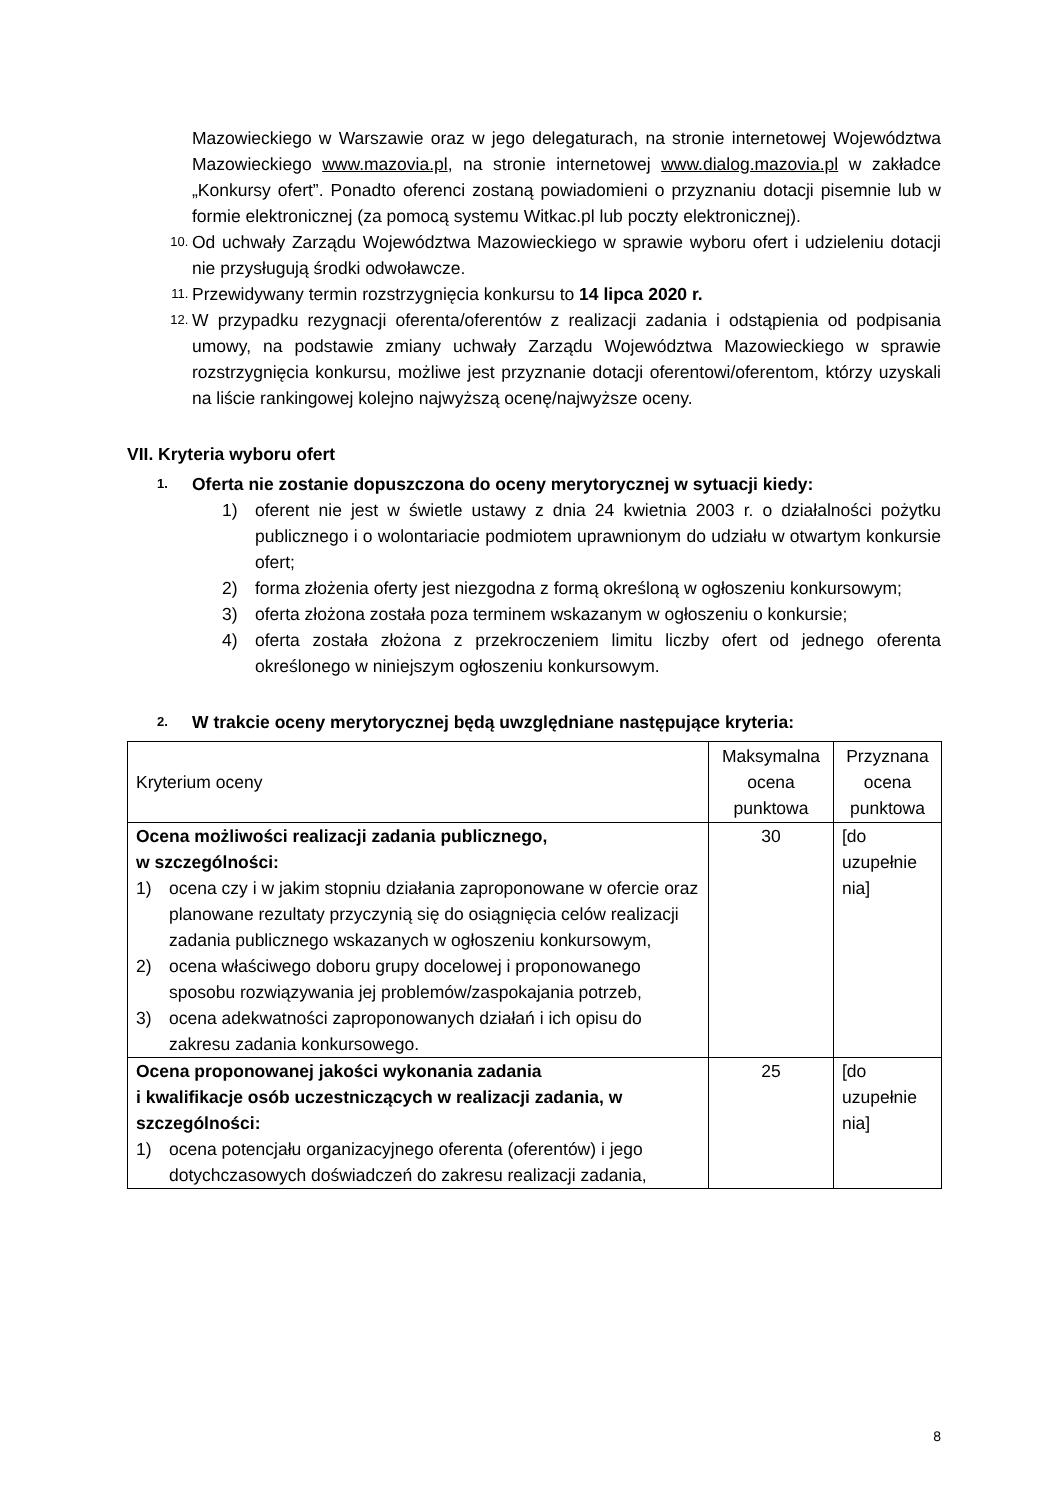Mazowieckiego w Warszawie oraz w jego delegaturach, na stronie internetowej Województwa Mazowieckiego www.mazovia.pl, na stronie internetowej www.dialog.mazovia.pl w zakładce „Konkursy ofert”. Ponadto oferenci zostaną powiadomieni o przyznaniu dotacji pisemnie lub w formie elektronicznej (za pomocą systemu Witkac.pl lub poczty elektronicznej).
10. Od uchwały Zarządu Województwa Mazowieckiego w sprawie wyboru ofert i udzieleniu dotacji nie przysługują środki odwoławcze.
11. Przewidywany termin rozstrzygnięcia konkursu to 14 lipca 2020 r.
12. W przypadku rezygnacji oferenta/oferentów z realizacji zadania i odstąpienia od podpisania umowy, na podstawie zmiany uchwały Zarządu Województwa Mazowieckiego w sprawie rozstrzygnięcia konkursu, możliwe jest przyznanie dotacji oferentowi/oferentom, którzy uzyskali na liście rankingowej kolejno najwyższą ocenę/najwyższe oceny.
VII. Kryteria wyboru ofert
1. Oferta nie zostanie dopuszczona do oceny merytorycznej w sytuacji kiedy:
1) oferent nie jest w świetle ustawy z dnia 24 kwietnia 2003 r. o działalności pożytku publicznego i o wolontariacie podmiotem uprawnionym do udziału w otwartym konkursie ofert;
2) forma złożenia oferty jest niezgodna z formą określoną w ogłoszeniu konkursowym;
3) oferta złożona została poza terminem wskazanym w ogłoszeniu o konkursie;
4) oferta została złożona z przekroczeniem limitu liczby ofert od jednego oferenta określonego w niniejszym ogłoszeniu konkursowym.
2. W trakcie oceny merytorycznej będą uwzględniane następujące kryteria:
| Kryterium oceny | Maksymalna ocena punktowa | Przyznana ocena punktowa |
| --- | --- | --- |
| Ocena możliwości realizacji zadania publicznego, w szczególności: 1) ocena czy i w jakim stopniu działania zaproponowane w ofercie oraz planowane rezultaty przyczynią się do osiągnięcia celów realizacji zadania publicznego wskazanych w ogłoszeniu konkursowym, 2) ocena właściwego doboru grupy docelowej i proponowanego sposobu rozwiązywania jej problemów/zaspokajania potrzeb, 3) ocena adekwatności zaproponowanych działań i ich opisu do zakresu zadania konkursowego. | 30 | [do uzupełnie nia] |
| Ocena proponowanej jakości wykonania zadania i kwalifikacje osób uczestniczących w realizacji zadania, w szczególności: 1) ocena potencjału organizacyjnego oferenta (oferentów) i jego dotychczasowych doświadczeń do zakresu realizacji zadania, | 25 | [do uzupełnie nia] |
8